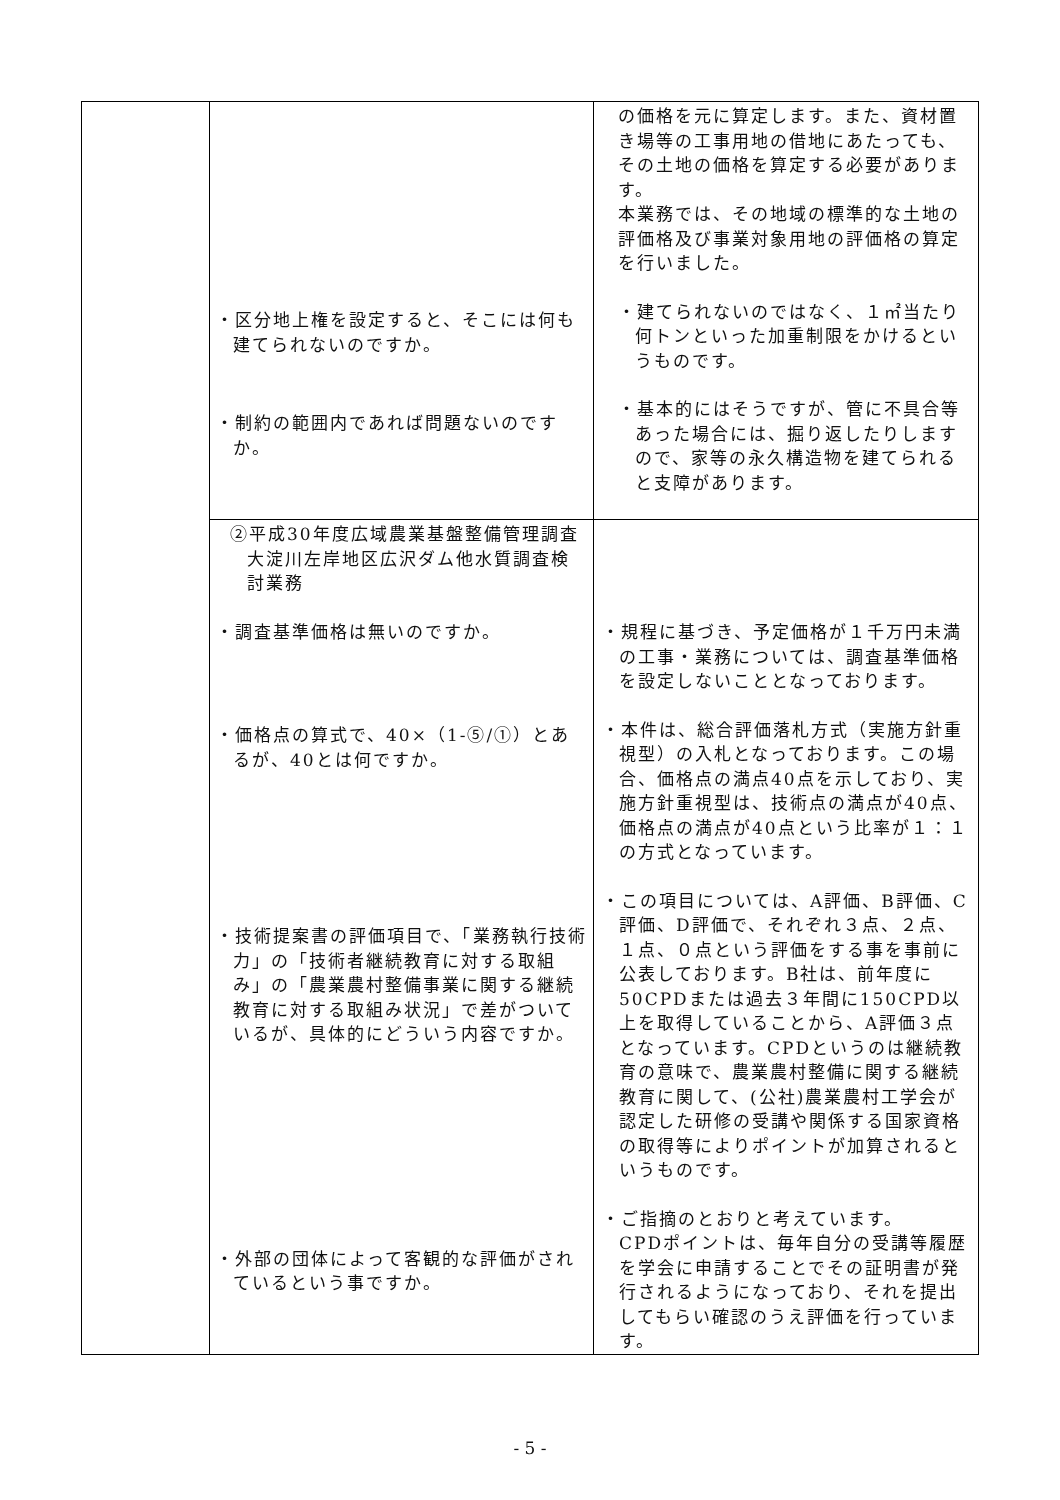| | ・区分地上権を設定すると、そこには何も建てられないのですか。 ・制約の範囲内であれば問題ないのですか。 | の価格を元に算定します。また、資材置き場等の工事用地の借地にあたっても、その土地の価格を算定する必要があります。 本業務では、その地域の標準的な土地の評価格及び事業対象用地の評価格の算定を行いました。 ・建てられないのではなく、１㎡当たり何トンといった加重制限をかけるというものです。 ・基本的にはそうですが、管に不具合等あった場合には、掘り返したりしますので、家等の永久構造物を建てられると支障があります。 |
| | ②平成30年度広域農業基盤整備管理調査大淀川左岸地区広沢ダム他水質調査検討業務 ・調査基準価格は無いのですか。 ・価格点の算式で、40×（1-⑤/①）とあるが、40とは何ですか。 ・技術提案書の評価項目で、「業務執行技術力」の「技術者継続教育に対する取組み」の「農業農村整備事業に関する継続教育に対する取組み状況」で差がついているが、具体的にどういう内容ですか。 ・外部の団体によって客観的な評価がされているという事ですか。 | ・規程に基づき、予定価格が１千万円未満の工事・業務については、調査基準価格を設定しないこととなっております。 ・本件は、総合評価落札方式（実施方針重視型）の入札となっております。この場合、価格点の満点40点を示しており、実施方針重視型は、技術点の満点が40点、価格点の満点が40点という比率が１：１の方式となっています。 ・この項目については、A評価、B評価、C評価、D評価で、それぞれ３点、２点、１点、０点という評価をする事を事前に公表しております。B社は、前年度に50CPDまたは過去３年間に150CPD以上を取得していることから、A評価３点となっています。CPDというのは継続教育の意味で、農業農村整備に関する継続教育に関して、(公社)農業農村工学会が認定した研修の受講や関係する国家資格の取得等によりポイントが加算されるというものです。 ・ご指摘のとおりと考えています。 CPDポイントは、毎年自分の受講等履歴を学会に申請することでその証明書が発行されるようになっており、それを提出してもらい確認のうえ評価を行っています。 |
- 5 -